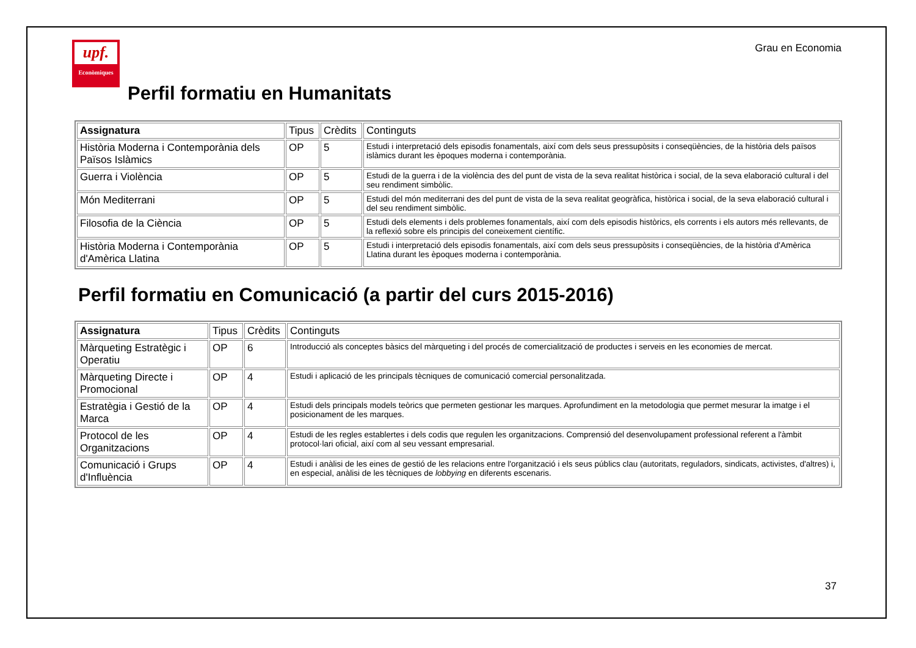upf.
Econòmiques
Grau en Economia
Perfil formatiu en Humanitats
| Assignatura | Tipus | Crèdits | Continguts |
| --- | --- | --- | --- |
| Història Moderna i Contemporània dels Països Islàmics | OP | 5 | Estudi i interpretació dels episodis fonamentals, així com dels seus pressupòsits i conseqüències, de la història dels països islàmics durant les èpoques moderna i contemporània. |
| Guerra i Violència | OP | 5 | Estudi de la guerra i de la violència des del punt de vista de la seva realitat històrica i social, de la seva elaboració cultural i del seu rendiment simbòlic. |
| Món Mediterrani | OP | 5 | Estudi del món mediterrani des del punt de vista de la seva realitat geogràfica, històrica i social, de la seva elaboració cultural i del seu rendiment simbòlic. |
| Filosofia de la Ciència | OP | 5 | Estudi dels elements i dels problemes fonamentals, així com dels episodis històrics, els corrents i els autors més rellevants, de la reflexió sobre els principis del coneixement científic. |
| Història Moderna i Contemporània d'Amèrica Llatina | OP | 5 | Estudi i interpretació dels episodis fonamentals, així com dels seus pressupòsits i conseqüències, de la història d'Amèrica Llatina durant les èpoques moderna i contemporània. |
Perfil formatiu en Comunicació (a partir del curs 2015-2016)
| Assignatura | Tipus | Crèdits | Continguts |
| --- | --- | --- | --- |
| Màrqueting Estratègic i Operatiu | OP | 6 | Introducció als conceptes bàsics del màrqueting i del procés de comercialització de productes i serveis en les economies de mercat. |
| Màrqueting Directe i Promocional | OP | 4 | Estudi i aplicació de les principals tècniques de comunicació comercial personalitzada. |
| Estratègia i Gestió de la Marca | OP | 4 | Estudi dels principals models teòrics que permeten gestionar les marques. Aprofundiment en la metodologia que permet mesurar la imatge i el posicionament de les marques. |
| Protocol de les Organitzacions | OP | 4 | Estudi de les regles establertes i dels codis que regulen les organitzacions. Comprensió del desenvolupament professional referent a l'àmbit protocol·lari oficial, així com al seu vessant empresarial. |
| Comunicació i Grups d'Influència | OP | 4 | Estudi i anàlisi de les eines de gestió de les relacions entre l'organització i els seus públics clau (autoritats, reguladors, sindicats, activistes, d'altres) i, en especial, anàlisi de les tècniques de lobbying en diferents escenaris. |
37